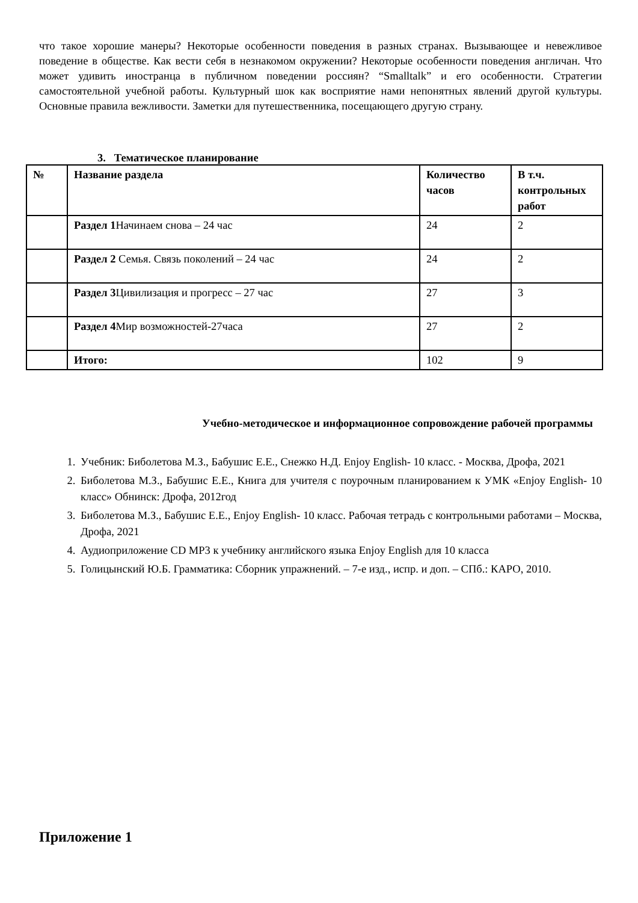что такое хорошие манеры? Некоторые особенности поведения в разных странах. Вызывающее и невежливое поведение в обществе. Как вести себя в незнакомом окружении? Некоторые особенности поведения англичан. Что может удивить иностранца в публичном поведении россиян? “Smalltalk” и его особенности. Стратегии самостоятельной учебной работы. Культурный шок как восприятие нами непонятных явлений другой культуры. Основные правила вежливости. Заметки для путешественника, посещающего другую страну.
3. Тематическое планирование
| № | Название раздела | Количество часов | В т.ч. контрольных работ |
| --- | --- | --- | --- |
| | Раздел 1 Начинаем снова – 24 час | 24 | 2 |
| | Раздел 2 Семья. Связь поколений – 24 час | 24 | 2 |
| | Раздел 3 Цивилизация и прогресс – 27 час | 27 | 3 |
| | Раздел 4 Мир возможностей-27часа | 27 | 2 |
| | Итого: | 102 | 9 |
Учебно-методическое и информационное сопровождение рабочей программы
1. Учебник: Биболетова М.З., Бабушис Е.Е., Снежко Н.Д. Enjoy English- 10 класс. - Москва, Дрофа, 2021
2. Биболетова М.З., Бабушис Е.Е., Книга для учителя с поурочным планированием к УМК «Enjoy English- 10 класс» Обнинск: Дрофа, 2012год
3. Биболетова М.З., Бабушис Е.Е., Enjoy English- 10 класс. Рабочая тетрадь с контрольными работами – Москва, Дрофа, 2021
4. Аудиоприложение CD MP3 к учебнику английского языка Enjoy English для 10 класса
5. Голицынский Ю.Б. Грамматика: Сборник упражнений. – 7-е изд., испр. и доп. – СПб.: КАРО, 2010.
Приложение 1